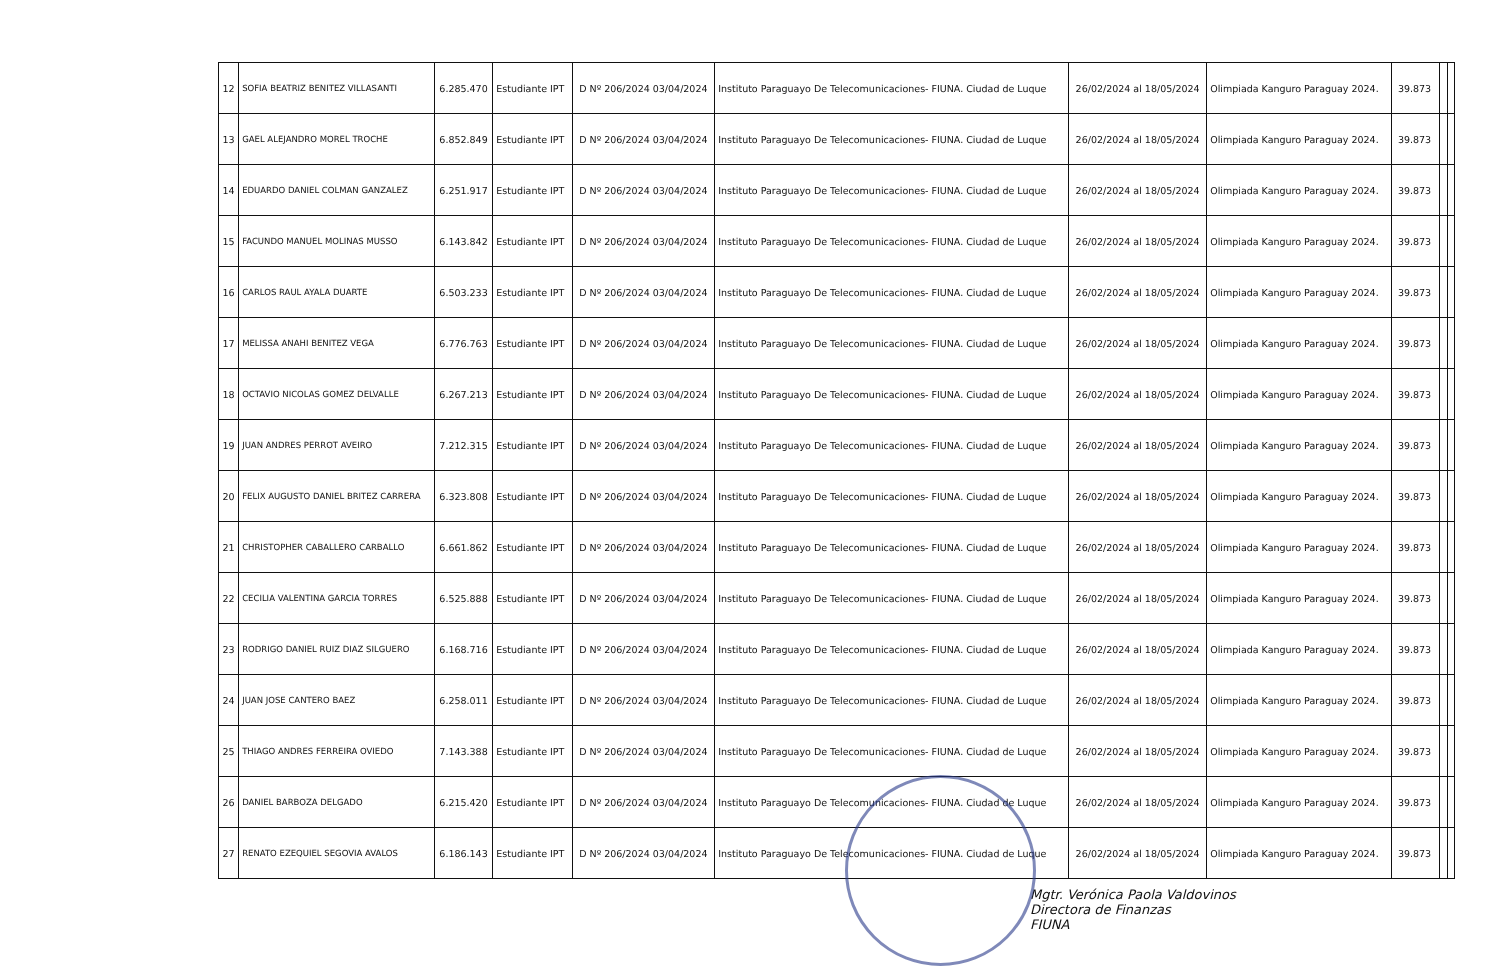| 12 | SOFIA BEATRIZ BENITEZ VILLASANTI | 6.285.470 | Estudiante IPT | D Nº 206/2024 03/04/2024 | Instituto Paraguayo De Telecomunicaciones- FIUNA. Ciudad de Luque | 26/02/2024 al 18/05/2024 | Olimpiada Kanguro Paraguay 2024. | 39.873 | | |
| 13 | GAEL ALEJANDRO MOREL TROCHE | 6.852.849 | Estudiante IPT | D Nº 206/2024 03/04/2024 | Instituto Paraguayo De Telecomunicaciones- FIUNA. Ciudad de Luque | 26/02/2024 al 18/05/2024 | Olimpiada Kanguro Paraguay 2024. | 39.873 | | |
| 14 | EDUARDO DANIEL COLMAN GANZALEZ | 6.251.917 | Estudiante IPT | D Nº 206/2024 03/04/2024 | Instituto Paraguayo De Telecomunicaciones- FIUNA. Ciudad de Luque | 26/02/2024 al 18/05/2024 | Olimpiada Kanguro Paraguay 2024. | 39.873 | | |
| 15 | FACUNDO MANUEL MOLINAS MUSSO | 6.143.842 | Estudiante IPT | D Nº 206/2024 03/04/2024 | Instituto Paraguayo De Telecomunicaciones- FIUNA. Ciudad de Luque | 26/02/2024 al 18/05/2024 | Olimpiada Kanguro Paraguay 2024. | 39.873 | | |
| 16 | CARLOS RAUL AYALA DUARTE | 6.503.233 | Estudiante IPT | D Nº 206/2024 03/04/2024 | Instituto Paraguayo De Telecomunicaciones- FIUNA. Ciudad de Luque | 26/02/2024 al 18/05/2024 | Olimpiada Kanguro Paraguay 2024. | 39.873 | | |
| 17 | MELISSA ANAHI BENITEZ VEGA | 6.776.763 | Estudiante IPT | D Nº 206/2024 03/04/2024 | Instituto Paraguayo De Telecomunicaciones- FIUNA. Ciudad de Luque | 26/02/2024 al 18/05/2024 | Olimpiada Kanguro Paraguay 2024. | 39.873 | | |
| 18 | OCTAVIO NICOLAS GOMEZ DELVALLE | 6.267.213 | Estudiante IPT | D Nº 206/2024 03/04/2024 | Instituto Paraguayo De Telecomunicaciones- FIUNA. Ciudad de Luque | 26/02/2024 al 18/05/2024 | Olimpiada Kanguro Paraguay 2024. | 39.873 | | |
| 19 | JUAN ANDRES PERROT AVEIRO | 7.212.315 | Estudiante IPT | D Nº 206/2024 03/04/2024 | Instituto Paraguayo De Telecomunicaciones- FIUNA. Ciudad de Luque | 26/02/2024 al 18/05/2024 | Olimpiada Kanguro Paraguay 2024. | 39.873 | | |
| 20 | FELIX AUGUSTO DANIEL BRITEZ CARRERA | 6.323.808 | Estudiante IPT | D Nº 206/2024 03/04/2024 | Instituto Paraguayo De Telecomunicaciones- FIUNA. Ciudad de Luque | 26/02/2024 al 18/05/2024 | Olimpiada Kanguro Paraguay 2024. | 39.873 | | |
| 21 | CHRISTOPHER CABALLERO CARBALLO | 6.661.862 | Estudiante IPT | D Nº 206/2024 03/04/2024 | Instituto Paraguayo De Telecomunicaciones- FIUNA. Ciudad de Luque | 26/02/2024 al 18/05/2024 | Olimpiada Kanguro Paraguay 2024. | 39.873 | | |
| 22 | CECILIA VALENTINA GARCIA TORRES | 6.525.888 | Estudiante IPT | D Nº 206/2024 03/04/2024 | Instituto Paraguayo De Telecomunicaciones- FIUNA. Ciudad de Luque | 26/02/2024 al 18/05/2024 | Olimpiada Kanguro Paraguay 2024. | 39.873 | | |
| 23 | RODRIGO DANIEL RUIZ DIAZ SILGUERO | 6.168.716 | Estudiante IPT | D Nº 206/2024 03/04/2024 | Instituto Paraguayo De Telecomunicaciones- FIUNA. Ciudad de Luque | 26/02/2024 al 18/05/2024 | Olimpiada Kanguro Paraguay 2024. | 39.873 | | |
| 24 | JUAN JOSE CANTERO BAEZ | 6.258.011 | Estudiante IPT | D Nº 206/2024 03/04/2024 | Instituto Paraguayo De Telecomunicaciones- FIUNA. Ciudad de Luque | 26/02/2024 al 18/05/2024 | Olimpiada Kanguro Paraguay 2024. | 39.873 | | |
| 25 | THIAGO ANDRES FERREIRA OVIEDO | 7.143.388 | Estudiante IPT | D Nº 206/2024 03/04/2024 | Instituto Paraguayo De Telecomunicaciones- FIUNA. Ciudad de Luque | 26/02/2024 al 18/05/2024 | Olimpiada Kanguro Paraguay 2024. | 39.873 | | |
| 26 | DANIEL BARBOZA DELGADO | 6.215.420 | Estudiante IPT | D Nº 206/2024 03/04/2024 | Instituto Paraguayo De Telecomunicaciones- FIUNA. Ciudad de Luque | 26/02/2024 al 18/05/2024 | Olimpiada Kanguro Paraguay 2024. | 39.873 | | |
| 27 | RENATO EZEQUIEL SEGOVIA AVALOS | 6.186.143 | Estudiante IPT | D Nº 206/2024 03/04/2024 | Instituto Paraguayo De Telecomunicaciones- FIUNA. Ciudad de Luque | 26/02/2024 al 18/05/2024 | Olimpiada Kanguro Paraguay 2024. | 39.873 | | |
Mgtr. Verónica Paola Valdovinos
Directora de Finanzas
FIUNA